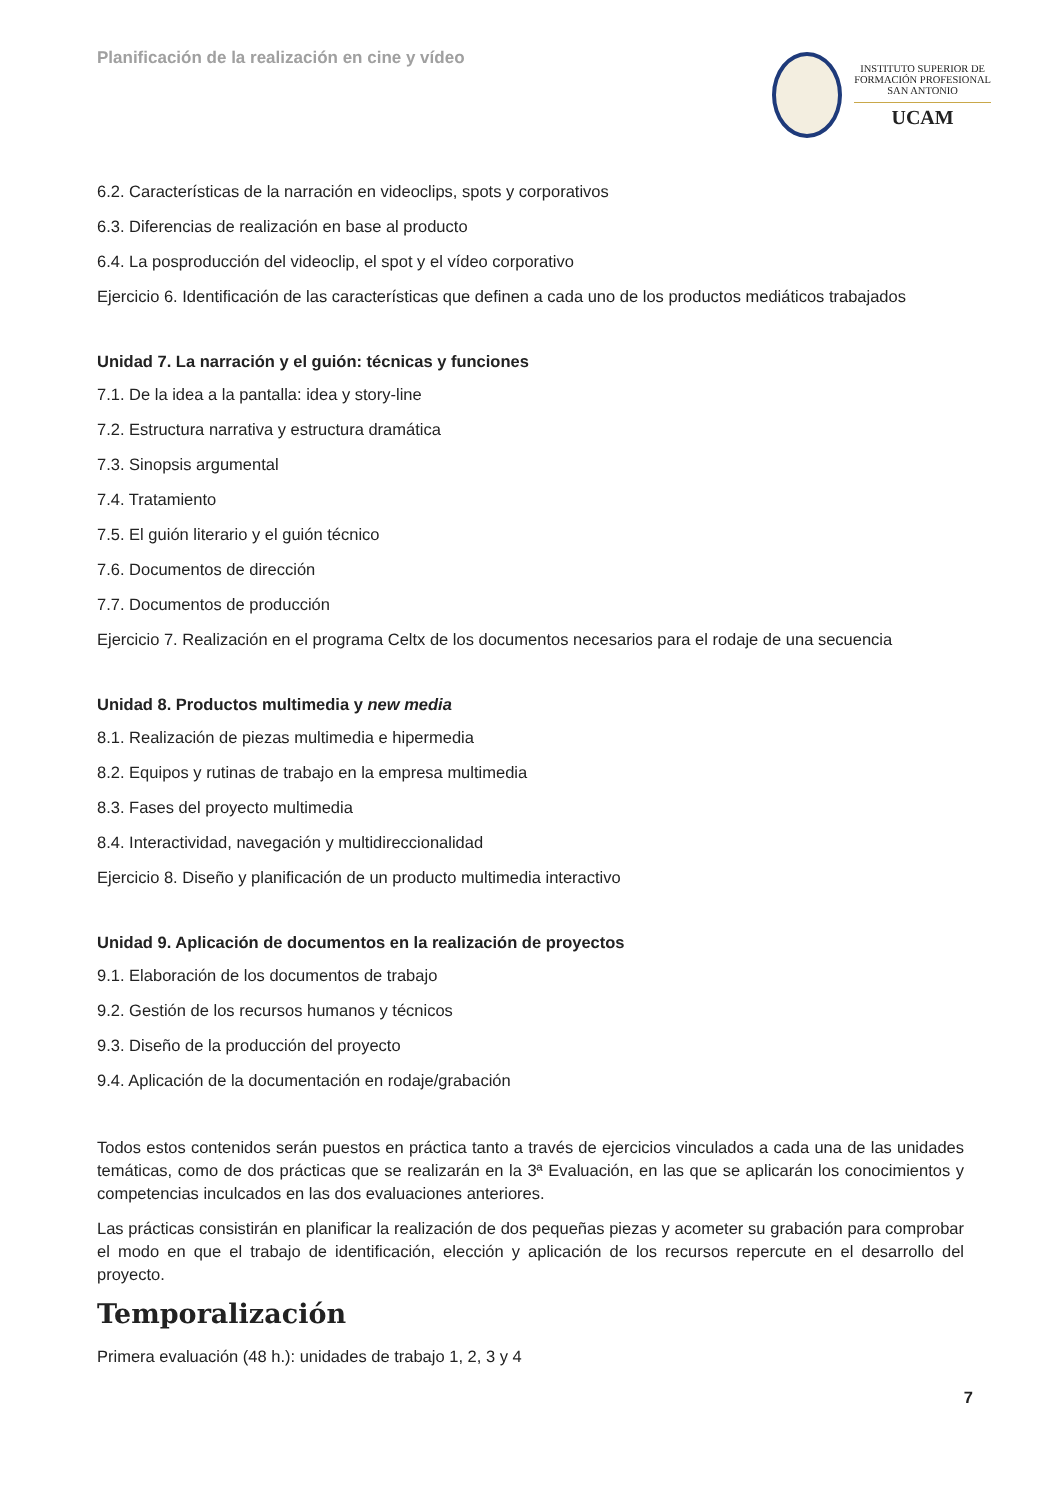Planificación de la realización en cine y vídeo
INSTITUTO SUPERIOR DE
FORMACIÓN PROFESIONAL
SAN ANTONIO
UCAM
6.2. Características de la narración en videoclips, spots y corporativos
6.3. Diferencias de realización en base al producto
6.4. La posproducción del videoclip, el spot y el vídeo corporativo
Ejercicio 6. Identificación de las características que definen a cada uno de los productos mediáticos trabajados
Unidad 7. La narración y el guión: técnicas y funciones
7.1. De la idea a la pantalla: idea y story-line
7.2. Estructura narrativa y estructura dramática
7.3. Sinopsis argumental
7.4. Tratamiento
7.5. El guión literario y el guión técnico
7.6. Documentos de dirección
7.7. Documentos de producción
Ejercicio 7. Realización en el programa Celtx de los documentos necesarios para el rodaje de una secuencia
Unidad 8. Productos multimedia y new media
8.1. Realización de piezas multimedia e hipermedia
8.2. Equipos y rutinas de trabajo en la empresa multimedia
8.3. Fases del proyecto multimedia
8.4. Interactividad, navegación y multidireccionalidad
Ejercicio 8. Diseño y planificación de un producto multimedia interactivo
Unidad 9. Aplicación de documentos en la realización de proyectos
9.1. Elaboración de los documentos de trabajo
9.2. Gestión de los recursos humanos y técnicos
9.3. Diseño de la producción del proyecto
9.4. Aplicación de la documentación en rodaje/grabación
Todos estos contenidos serán puestos en práctica tanto a través de ejercicios vinculados a cada una de las unidades temáticas, como de dos prácticas que se realizarán en la 3ª Evaluación, en las que se aplicarán los conocimientos y competencias inculcados en las dos evaluaciones anteriores.
Las prácticas consistirán en planificar la realización de dos pequeñas piezas y acometer su grabación para comprobar el modo en que el trabajo de identificación, elección y aplicación de los recursos repercute en el desarrollo del proyecto.
Temporalización
Primera evaluación (48 h.): unidades de trabajo 1, 2, 3 y 4
7